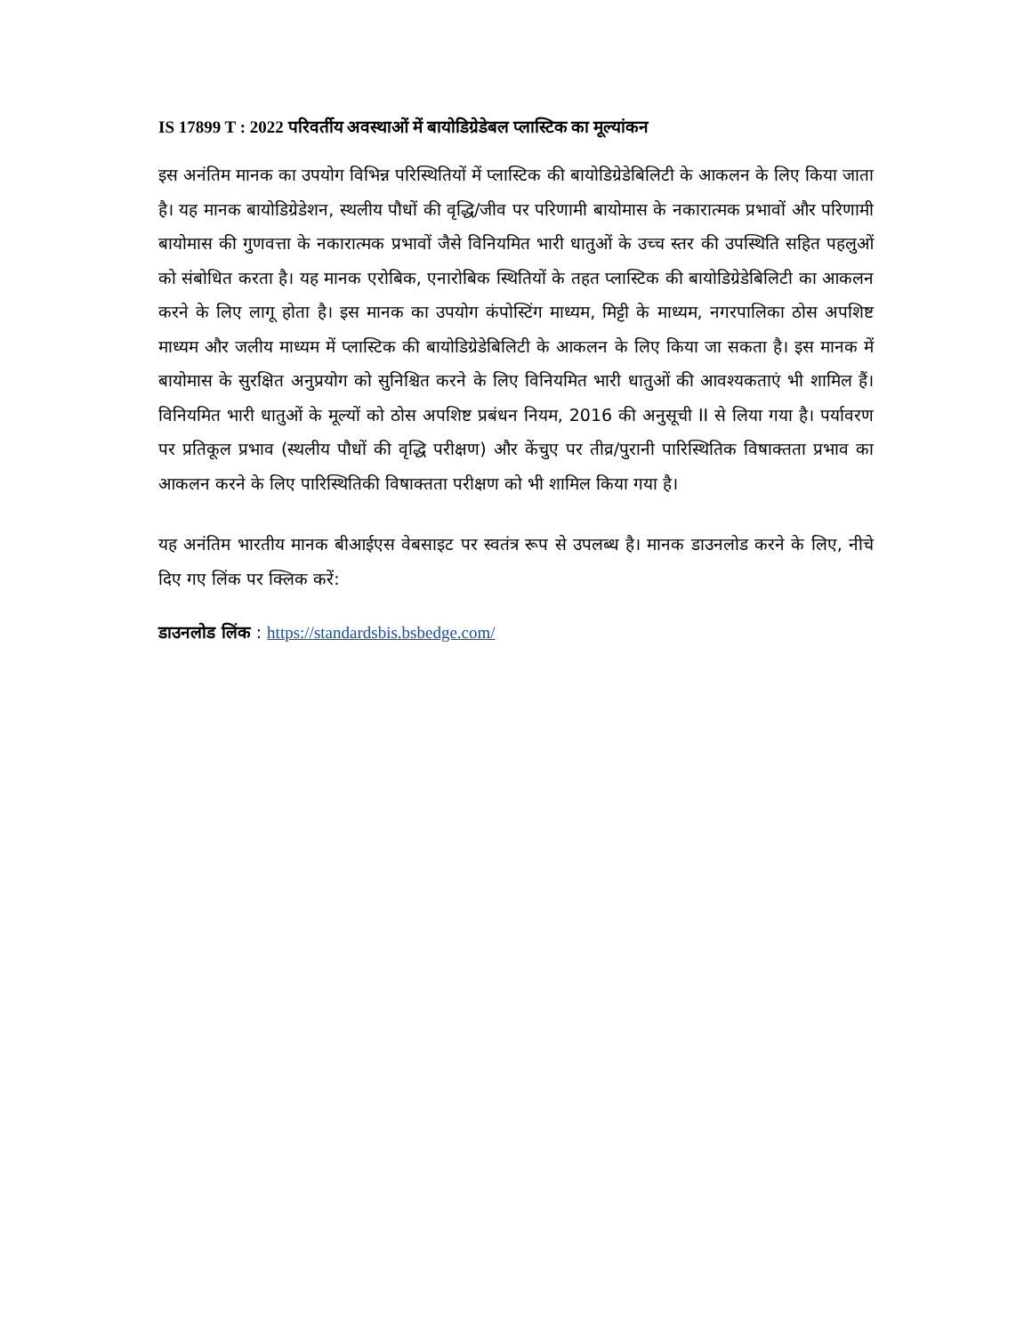IS 17899 T : 2022 परिवर्तीय अवस्थाओं में बायोडिग्रेडेबल प्लास्टिक का मूल्यांकन
इस अनंतिम मानक का उपयोग विभिन्न परिस्थितियों में प्लास्टिक की बायोडिग्रेडेबिलिटी के आकलन के लिए किया जाता है। यह मानक बायोडिग्रेडेशन, स्थलीय पौधों की वृद्धि/जीव पर परिणामी बायोमास के नकारात्मक प्रभावों और परिणामी बायोमास की गुणवत्ता के नकारात्मक प्रभावों जैसे विनियमित भारी धातुओं के उच्च स्तर की उपस्थिति सहित पहलुओं को संबोधित करता है। यह मानक एरोबिक, एनारोबिक स्थितियों के तहत प्लास्टिक की बायोडिग्रेडेबिलिटी का आकलन करने के लिए लागू होता है। इस मानक का उपयोग कंपोस्टिंग माध्यम, मिट्टी के माध्यम, नगरपालिका ठोस अपशिष्ट माध्यम और जलीय माध्यम में प्लास्टिक की बायोडिग्रेडेबिलिटी के आकलन के लिए किया जा सकता है। इस मानक में बायोमास के सुरक्षित अनुप्रयोग को सुनिश्चित करने के लिए विनियमित भारी धातुओं की आवश्यकताएं भी शामिल हैं। विनियमित भारी धातुओं के मूल्यों को ठोस अपशिष्ट प्रबंधन नियम, 2016 की अनुसूची II से लिया गया है। पर्यावरण पर प्रतिकूल प्रभाव (स्थलीय पौधों की वृद्धि परीक्षण) और केंचुए पर तीव्र/पुरानी पारिस्थितिक विषाक्तता प्रभाव का आकलन करने के लिए पारिस्थितिकी विषाक्तता परीक्षण को भी शामिल किया गया है।
यह अनंतिम भारतीय मानक बीआईएस वेबसाइट पर स्वतंत्र रूप से उपलब्ध है। मानक डाउनलोड करने के लिए, नीचे दिए गए लिंक पर क्लिक करें:
डाउनलोड लिंक : https://standardsbis.bsbedge.com/